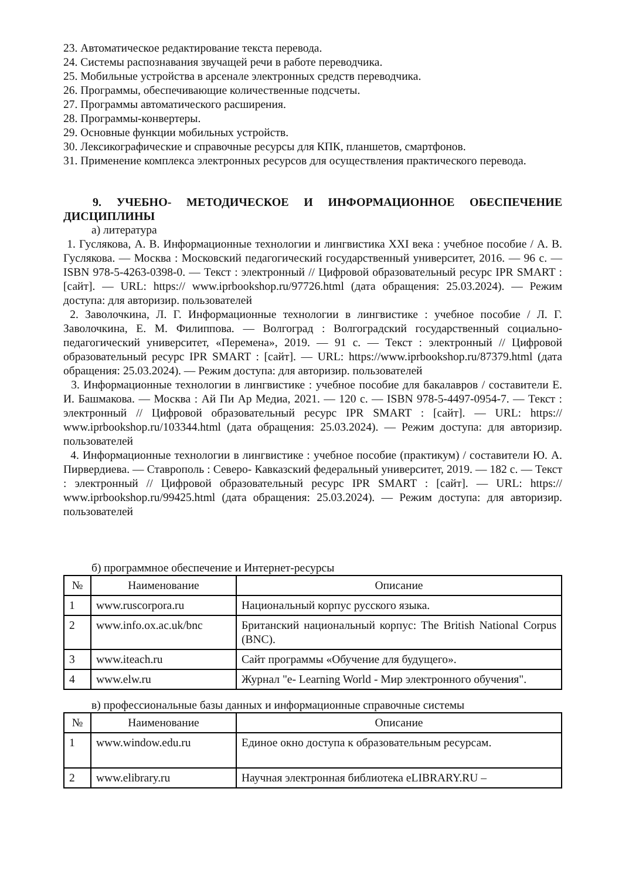23. Автоматическое редактирование текста перевода.
24. Системы распознавания звучащей речи в работе переводчика.
25. Мобильные устройства в арсенале электронных средств переводчика.
26. Программы, обеспечивающие количественные подсчеты.
27. Программы автоматического расширения.
28. Программы-конвертеры.
29. Основные функции мобильных устройств.
30. Лексикографические и справочные ресурсы для КПК, планшетов, смартфонов.
31. Применение комплекса электронных ресурсов для осуществления практического перевода.
9. УЧЕБНО- МЕТОДИЧЕСКОЕ И ИНФОРМАЦИОННОЕ ОБЕСПЕЧЕНИЕ ДИСЦИПЛИНЫ
а) литература
1. Гуслякова, А. В. Информационные технологии и лингвистика XXI века : учебное пособие / А. В. Гуслякова. — Москва : Московский педагогический государственный университет, 2016. — 96 с. — ISBN 978-5-4263-0398-0. — Текст : электронный // Цифровой образовательный ресурс IPR SMART : [сайт]. — URL: https:// www.iprbookshop.ru/97726.html (дата обращения: 25.03.2024). — Режим доступа: для авторизир. пользователей
2. Заволочкина, Л. Г. Информационные технологии в лингвистике : учебное пособие / Л. Г. Заволочкина, Е. М. Филиппова. — Волгоград : Волгоградский государственный социально- педагогический университет, «Перемена», 2019. — 91 с. — Текст : электронный // Цифровой образовательный ресурс IPR SMART : [сайт]. — URL: https://www.iprbookshop.ru/87379.html (дата обращения: 25.03.2024). — Режим доступа: для авторизир. пользователей
3. Информационные технологии в лингвистике : учебное пособие для бакалавров / составители Е. И. Башмакова. — Москва : Ай Пи Ар Медиа, 2021. — 120 с. — ISBN 978-5-4497-0954-7. — Текст : электронный // Цифровой образовательный ресурс IPR SMART : [сайт]. — URL: https:// www.iprbookshop.ru/103344.html (дата обращения: 25.03.2024). — Режим доступа: для авторизир. пользователей
4. Информационные технологии в лингвистике : учебное пособие (практикум) / составители Ю. А. Пирвердиева. — Ставрополь : Северо- Кавказский федеральный университет, 2019. — 182 с. — Текст : электронный // Цифровой образовательный ресурс IPR SMART : [сайт]. — URL: https:// www.iprbookshop.ru/99425.html (дата обращения: 25.03.2024). — Режим доступа: для авторизир. пользователей
б) программное обеспечение и Интернет-ресурсы
| № | Наименование | Описание |
| --- | --- | --- |
| 1 | www.ruscorpora.ru | Национальный корпус русского языка. |
| 2 | www.info.ox.ac.uk/bnc | Британский национальный корпус: The British National Corpus (BNC). |
| 3 | www.iteach.ru | Сайт программы «Обучение для будущего». |
| 4 | www.elw.ru | Журнал "e- Learning World - Мир электронного обучения". |
в) профессиональные базы данных и информационные справочные системы
| № | Наименование | Описание |
| --- | --- | --- |
| 1 | www.window.edu.ru | Единое окно доступа к образовательным ресурсам. |
| 2 | www.elibrary.ru | Научная электронная библиотека eLIBRARY.RU – |